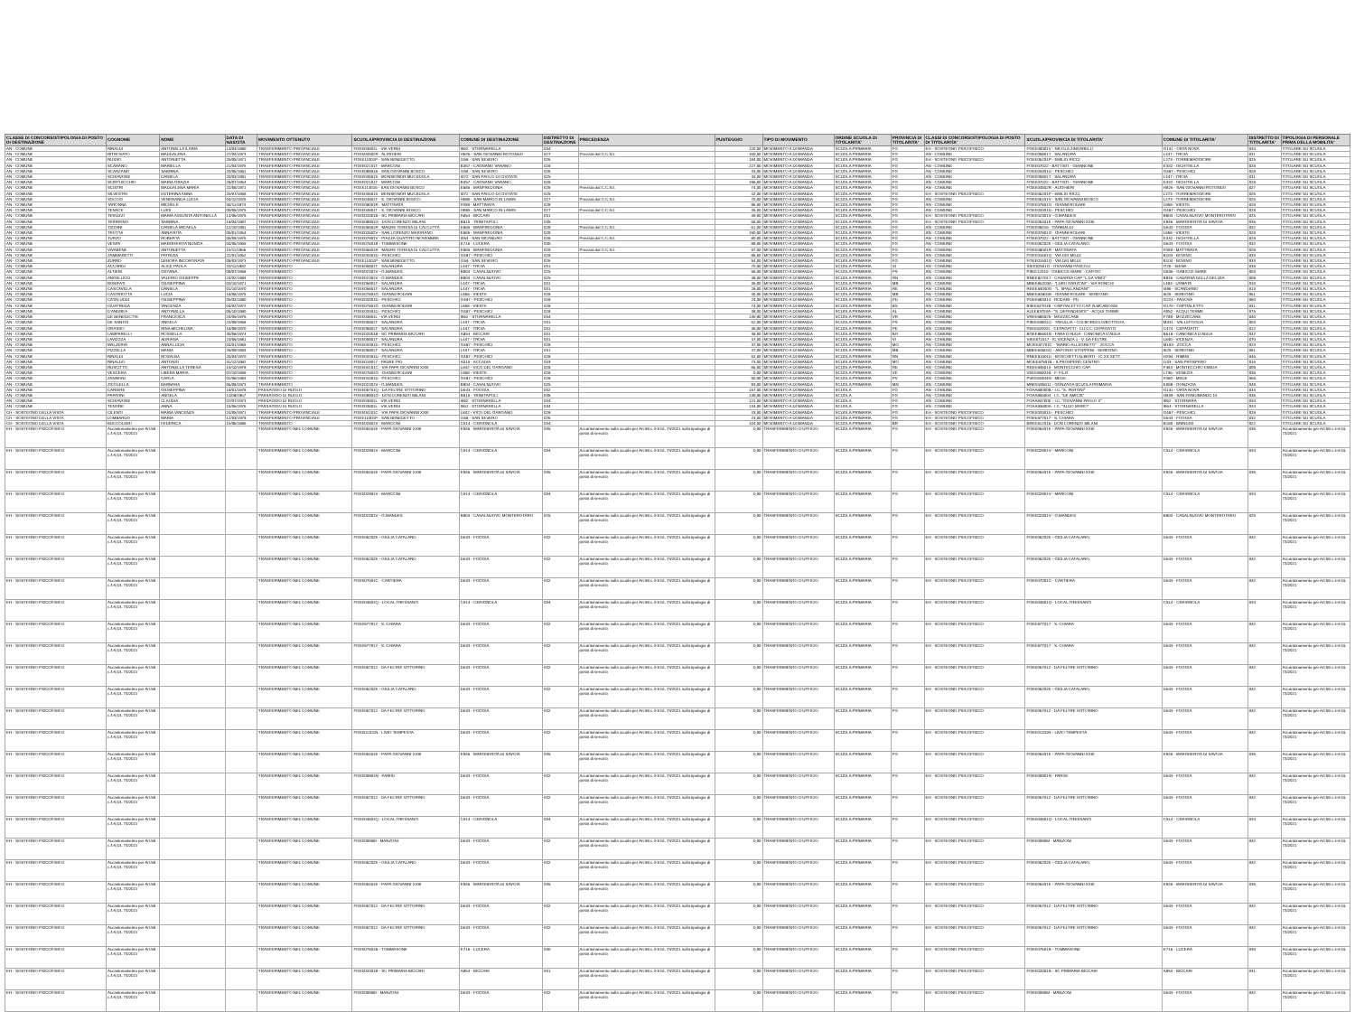| CLASSE DI CONCORSO/TIPOLOGIA DI POSTO DI DESTINAZIONE | COGNOME | NOME | DATA DI NASCITA | MOVIMENTO OTTENUTO | SCUOLA/PROVINCIA DI DESTINAZIONE | COMUNE DI DESTINAZIONE | DISTRETTO DI DESTINAZIONE | PRECEDENZA | PUNTEGGIO | TIPO DI MOVIMENTO | ORDINE SCUOLA DI TITOLARITA' | PROVINCIA DI TITOLARITA' | CLASSI DI CONCORSO/TIPOLOGIA DI POSTO DI TITOLARITA' | SCUOLA/PROVINCIA DI TITOLARITA' | COMUNE DI TITOLARITA' | DISTRETTO DI TITOLARITA' | TIPOLOGIA DI PERSONALE PRIMA DELLA MOBILITA' |
| --- | --- | --- | --- | --- | --- | --- | --- | --- | --- | --- | --- | --- | --- | --- | --- | --- | --- |
| AN - COMUNE | RINALDI | ANTONELLA ILARIA | 13/04/1980 | TRASFERIMENTO PROVINCIALE | FGEE03801L - VIA VERDI | I962 - STORNARELLA | 034 | | 120,00 | MOVIMENTO A DOMANDA | SCUOLA PRIMARIA | FG | EH - SOSTEGNO PSICOFISICO | FGEE00001V - NICOLA ZINGARELLI | G131 - ORTA NOVA | 034 | TITOLARE SU SCUOLA |
| AN - COMUNE | RITROVATO | MADDALENA | 27/04/1973 | TRASFERIMENTO PROVINCIALE | FGEE04502R - ALIGHIERI | H926 - SAN GIOVANNI ROTONDO | 027 | Prevista dal C.C.N.I. | 150,00 | MOVIMENTO A DOMANDA | SCUOLA PRIMARIA | FG | AN - COMUNE | FGEE05801T - SALANDRA | L447 - TROIA | 031 | TITOLARE SU SCUOLA |
| AN - COMUNE | RUSSO | ANTONIETTA | 25/05/1971 | TRASFERIMENTO PROVINCIALE | FGEE11001P - SAN BENEDETTO | I158 - SAN SEVERO | 026 | | 184,00 | MOVIMENTO A DOMANDA | SCUOLA PRIMARIA | FG | EH - SOSTEGNO PSICOFISICO | FGEE06201P - EMILIO RICCI | L273 - TORREMAGGIORE | 025 | TITOLARE SU SCUOLA |
| AN - COMUNE | SCARANO | MARIELLA | 21/04/1975 | TRASFERIMENTO PROVINCIALE | FGEE02101T - MARCONI | B357 - CAGNANO VARANO | 028 | | 227,00 | MOVIMENTO A DOMANDA | SCUOLA PRIMARIA | FG | AN - COMUNE | FGEE07022 - BATTISTI - GIANNONE | E332 - ISCHITELLA | 028 | TITOLARE SU SCUOLA |
| AN - COMUNE | SCARZANO | SABRINA | 20/06/1981 | TRASFERIMENTO PROVINCIALE | FGEE099018 - SAN GIOVANNI BOSCO | I158 - SAN SEVERO | 026 | | 43,00 | MOVIMENTO A DOMANDA | SCUOLA PRIMARIA | FG | AN - COMUNE | FGEE03301D - PESCHICI | G487 - PESCHICI | 028 | TITOLARE SU SCUOLA |
| AN - COMUNE | SCHIAVONE | DANIELA | 20/03/1981 | TRASFERIMENTO PROVINCIALE | FGEE035015 - MONSIGNOR MUCEDOLA | I072 - SAN PAOLO DI CIVITATE | 025 | | 44,00 | MOVIMENTO A DOMANDA | SCUOLA PRIMARIA | FG | AN - COMUNE | FGEE05801T - SALANDRA | L447 - TROIA | 031 | TITOLARE SU SCUOLA |
| AN - COMUNE | SCIRTUICCHIO | MARIA GRAZIA | 28/07/1964 | TRASFERIMENTO PROVINCIALE | FGEE02101T - MARCONI | B357 - CAGNANO VARANO | 028 | | 196,00 | MOVIMENTO A DOMANDA | SCUOLA PRIMARIA | FG | AN - COMUNE | FGEE07022 - BATTISTI - GIANNONE | E332 - ISCHITELLA | 028 | TITOLARE SU SCUOLA |
| AN - COMUNE | SCISTRI | MADDALENA MARIA | 22/08/1971 | TRASFERIMENTO PROVINCIALE | FGEE113016 - SAN GIOVANNI BOSCO | E885 - MANFREDONIA | 029 | Prevista dal C.C.N.I. | 74,00 | MOVIMENTO A DOMANDA | SCUOLA PRIMARIA | FG | AN - COMUNE | FGEE04502R - ALIGHIERI | H926 - SAN GIOVANNI ROTONDO | 027 | TITOLARE SU SCUOLA |
| AN - COMUNE | SILVESTRI | ESTERINA ANNA | 25/07/1969 | TRASFERIMENTO PROVINCIALE | FGEE035015 - MONSIGNOR MUCEDOLA | I072 - SAN PAOLO DI CIVITATE | 025 | | 42,00 | MOVIMENTO A DOMANDA | SCUOLA PRIMARIA | FG | EH - SOSTEGNO PSICOFISICO | FGEE06201P - EMILIO RICCI | L273 - TORREMAGGIORE | 025 | TITOLARE SU SCUOLA |
| AN - COMUNE | SOCCIO | VENERANDA LUCIA | 04/12/1976 | TRASFERIMENTO PROVINCIALE | FGEE04801T - S. GIOVANNI BOSCO | H985 - SAN MARCO IN LAMIS | 027 | Prevista dal C.C.N.I. | 70,00 | MOVIMENTO A DOMANDA | SCUOLA PRIMARIA | FG | AN - COMUNE | FGEE06101V - SAN GIOVANNI BOSCO | L273 - TORREMAGGIORE | 025 | TITOLARE SU SCUOLA |
| AN - COMUNE | TARONNA | MICHELE | 30/11/1974 | TRASFERIMENTO PROVINCIALE | FGEE08001R - MATTINATA | F059 - MATTINATA | 029 | | 96,00 | MOVIMENTO A DOMANDA | SCUOLA PRIMARIA | FG | AN - COMUNE | FGEE07801G - GIANNI RODARI | L858 - VIESTE | 028 | TITOLARE SU SCUOLA |
| AN - COMUNE | TENACE | LUIGI | 09/05/1975 | TRASFERIMENTO PROVINCIALE | FGEE04801T - S. GIOVANNI BOSCO | H985 - SAN MARCO IN LAMIS | 027 | Prevista dal C.C.N.I. | 45,00 | MOVIMENTO A DOMANDA | SCUOLA PRIMARIA | FG | AN - COMUNE | FGEE03301D - PESCHICI | G487 - PESCHICI | 028 | TITOLARE SU SCUOLA |
| AN - COMUNE | TERLIZZI | MARIA ASSUNTA ANTONELLA | 14/06/1975 | TRASFERIMENTO PROVINCIALE | FGEE02001B - SC PRIMARIA BICCARI | A854 - BICCARI | 031 | | 39,00 | MOVIMENTO A DOMANDA | SCUOLA PRIMARIA | FG | EH - SOSTEGNO PSICOFISICO | FGEE02301V - G.MANDES | B904 - CASALNUOVO MONTEROTARO | 025 | TITOLARE SU SCUOLA |
| AN - COMUNE | TERRIGNO | SABRINA | 18/04/1987 | TRASFERIMENTO PROVINCIALE | FGEE09901G - DON LORENZO MILANI | B915 - TRINITAPOLI | 035 | | 68,00 | MOVIMENTO A DOMANDA | SCUOLA PRIMARIA | FG | EH - SOSTEGNO PSICOFISICO | FGEE05401E - PAPA GIOVANNI XXIII | E946 - MARGHERITA DI SAVOIA | 035 | TITOLARE SU SCUOLA |
| AN - COMUNE | TIZZANI | DANIELA MICAELA | 12/10/1981 | TRASFERIMENTO PROVINCIALE | FGEE06601R - MADRE TERESA DI CALCUTTA | E885 - MANFREDONIA | 029 | Prevista dal C.C.N.I. | 61,00 | MOVIMENTO A DOMANDA | SCUOLA PRIMARIA | FG | AN - COMUNE | FGEE06016 - GARIBALDI | D643 - FOGGIA | 032 | TITOLARE SU SCUOLA |
| AN - COMUNE | TROTTA | ANNA RITA | 05/01/1964 | TRASFERIMENTO PROVINCIALE | FGEE02602V - SAN LORENZO MAIORANO | E885 - MANFREDONIA | 029 | | 150,00 | MOVIMENTO A DOMANDA | SCUOLA PRIMARIA | FG | AN - COMUNE | FGEE07801G - GIANNI RODARI | L858 - VIESTE | 028 | TITOLARE SU SCUOLA |
| AN - COMUNE | TURZO | ROBERTA | 05/05/1976 | TRASFERIMENTO PROVINCIALE | FGEE07901V - PIAZZA QUATTRO NOVEMBRE | I054 - SAN NICANDRO | 028 | Prevista dal C.C.N.I. | 80,00 | MOVIMENTO A DOMANDA | SCUOLA PRIMARIA | FG | AN - COMUNE | FGEE07022 - BATTISTI - GIANNONE | E332 - ISCHITELLA | 028 | TITOLARE SU SCUOLA |
| AN - COMUNE | VESPA | MARGHERITA NUNZIA | 04/06/1965 | TRASFERIMENTO PROVINCIALE | FGEE07601B - TOMMASONE | E716 - LUCERA | 030 | | 89,00 | MOVIMENTO A DOMANDA | SCUOLA PRIMARIA | FG | AN - COMUNE | FGEE06202E - GIULIA CATALANO | D643 - FOGGIA | 032 | TITOLARE SU SCUOLA |
| AN - COMUNE | VIVABENE | ANTONIETTA | 15/11/1966 | TRASFERIMENTO PROVINCIALE | FGEE06601R - MADRE TERESA DI CALCUTTA | E885 - MANFREDONIA | 029 | Prevista dal C.C.N.I. | 97,00 | MOVIMENTO A DOMANDA | SCUOLA PRIMARIA | FG | AN - COMUNE | FGEE08001R - MATTINATA | F059 - MATTINATA | 029 | TITOLARE SU SCUOLA |
| AN - COMUNE | ZAMMARETTI | PATRIZIA | 22/01/1962 | TRASFERIMENTO PROVINCIALE | FGEE03301D - PESCHICI | G487 - PESCHICI | 028 | | 96,00 | MOVIMENTO A DOMANDA | SCUOLA PRIMARIA | FG | AN - COMUNE | FGEE01601Q - VIA DEI MILLE | B104 - BOVINO | 033 | TITOLARE SU SCUOLA |
| AN - COMUNE | ZURRO | DEBORA INCORONATA | 09/03/1973 | TRASFERIMENTO PROVINCIALE | FGEE11001P - SAN BENEDETTO | I158 - SAN SEVERO | 026 | | 54,00 | MOVIMENTO A DOMANDA | SCUOLA PRIMARIA | FG | AN - COMUNE | FGEE01601Q - VIA DEI MILLE | B104 - BOVINO | 033 | TITOLARE SU SCUOLA |
| AN - COMUNE | ACCARDI | ALICE PAOLA | 20/11/1982 | TRASFERIMENTO | FGEE05801T - SALANDRA | L447 - TROIA | 031 | | 70,00 | MOVIMENTO A DOMANDA | SCUOLA PRIMARIA | SI | AN - COMUNE | SIEE82501G - GIOVANNI PASCOLI | I726 - SIENA | 038 | TITOLARE SU SCUOLA |
| AN - COMUNE | ALTIERI | GIOVINA | 09/07/1968 | TRASFERIMENTO | FGEE02301V - G.MANDES | B904 - CASALNUOVO | 025 | | 58,00 | MOVIMENTO A DOMANDA | SCUOLA PRIMARIA | PS | AN - COMUNE | PSEE12010 - GABICCE MARE - CAP.GO | D836 - GABICCE MARE | 003 | TITOLARE SU SCUOLA |
| AN - COMUNE | ANGELUCCI | VALERIO GIUSEPPE | 24/02/1984 | TRASFERIMENTO | FGEE02301V - G.MANDES | B904 - CASALNUOVO | 025 | | 48,00 | MOVIMENTO A DOMANDA | SCUOLA PRIMARIA | RN | AN - COMUNE | RNEE827017 - CASARSA CAP "L.DA VINCI" | B946 - CASARSA DELLA DELIZIA | 008 | TITOLARE SU SCUOLA |
| AN - COMUNE | BONIFATI | GIUSEPPINA | 03/10/1971 | TRASFERIMENTO | FGEE05801T - SALANDRA | L447 - TROIA | 031 | | 36,00 | MOVIMENTO A DOMANDA | SCUOLA PRIMARIA | MB | AN - COMUNE | MBEE86203A - "LUIGI GARZONI" - VIA RONCHI | L483 - USMATE | 010 | TITOLARE SU SCUOLA |
| AN - COMUNE | CASCAVILLA | DANIELA | 01/10/1970 | TRASFERIMENTO | FGEE05801T - SALANDRA | L447 - TROIA | 031 | | 28,00 | MOVIMENTO A DOMANDA | SCUOLA PRIMARIA | RE | AN - COMUNE | REEE84040G - "L. SPALLANZANI" | I496 - SCANDIANO | 013 | TITOLARE SU SCUOLA |
| AN - COMUNE | CASTRIOTTA | LUCIA | 18/08/1975 | TRASFERIMENTO | FGEE07801G - GIANNI RODARI | L858 - VIESTE | 028 | | 30,00 | MOVIMENTO A DOMANDA | SCUOLA PRIMARIA | MB | AN - COMUNE | MBEE84801B - GIANNI RODARI - SEREGNO | I625 - SEREGNO | 061 | TITOLARE SU SCUOLA |
| AN - COMUNE | CATALUDDI | GIUSEPPINA | 05/03/1980 | TRASFERIMENTO | FGEE03301D - PESCHICI | G487 - PESCHICI | 028 | | 24,00 | MOVIMENTO A DOMANDA | SCUOLA PRIMARIA | PD | AN - COMUNE | PDEE883014 - RODARI - PD | G224 - PADOVA | 060 | TITOLARE SU SCUOLA |
| AN - COMUNE | CIUFFREDA | VINCENZA | 04/02/1972 | TRASFERIMENTO | FGEE07801G - GIANNI RODARI | L858 - VIESTE | 028 | | 74,00 | MOVIMENTO A DOMANDA | SCUOLA PRIMARIA | BS | AN - COMUNE | BSEE82701B - OSPITALETTO CAP. N.MCANOSSI | G170 - OSPITALETTO | 041 | TITOLARE SU SCUOLA |
| AN - COMUNE | D'ANDREA | ANTONELLA | 06/10/1980 | TRASFERIMENTO | FGEE03301D - PESCHICI | G487 - PESCHICI | 028 | | 38,00 | MOVIMENTO A DOMANDA | SCUOLA PRIMARIA | AL | AN - COMUNE | ALEE83704A - "S. DEFENDENTE" - ACQUI TERME | A052 - ACQUI TERME | 075 | TITOLARE SU SCUOLA |
| AN - COMUNE | DE BENEDICTIS | FRANCESCA | 24/05/1975 | TRASFERIMENTO | FGEE03801L - VIA VERDI | I962 - STORNARELLA | 034 | | 130,90 | MOVIMENTO A DOMANDA | SCUOLA PRIMARIA | VR | AN - COMUNE | VREE885025 - MOZZECANE | F789 - MOZZECANE | 040 | TITOLARE SU SCUOLA |
| AN - COMUNE | DE SANTIS | ANGELA | 23/09/1968 | TRASFERIMENTO | FGEE05801T - SALANDRA | L447 - TROIA | 031 | | 62,00 | MOVIMENTO A DOMANDA | SCUOLA PRIMARIA | PS | AN - COMUNE | PSEE83901Q - TAVULLIA - COLBORDOLO/BOTTEGA | M331 - VALLEFOGLIA | 003 | TITOLARE SU SCUOLA |
| AN - COMUNE | GRASSO | RINA MICHELINA | 18/09/1970 | TRASFERIMENTO | FGEE05801T - SALANDRA | L447 - TROIA | 031 | | 36,00 | MOVIMENTO A DOMANDA | SCUOLA PRIMARIA | PE | AN - COMUNE | PEEE82002L - CEPAGATTI - CU.CC. CEPAGATTI | C474 - CEPAGATTI | 012 | TITOLARE SU SCUOLA |
| AN - COMUNE | LAMPARELLI | ROSSELLA | 30/08/1974 | TRASFERIMENTO | FGEE02001B - SC PRIMARIA BICCARI | A854 - BICCARI | 031 | | 38,00 | MOVIMENTO A DOMANDA | SCUOLA PRIMARIA | BG | AN - COMUNE | BGEE86601B - FARA D'ADDA - CANONICA D'ADDA | B618 - CANONICA D'ADDA | 032 | TITOLARE SU SCUOLA |
| AN - COMUNE | LAVIZZZA | ADRIANA | 23/06/1981 | TRASFERIMENTO | FGEE05801T - SALANDRA | L447 - TROIA | 031 | | 47,00 | MOVIMENTO A DOMANDA | SCUOLA PRIMARIA | VI | AN - COMUNE | VIEE871017 - IC VICENZA 1 - V. DA FELTRE | L840 - VICENZA | 070 | TITOLARE SU SCUOLA |
| AN - COMUNE | MALZERIA | ANNA LUCIA | 04/01/1965 | TRASFERIMENTO | FGEE03301D - PESCHICI | G487 - PESCHICI | 028 | | 37,00 | MOVIMENTO A DOMANDA | SCUOLA PRIMARIA | MO | AN - COMUNE | MOEE87701C - "MARIO ALLEGRETTI" - ZOCCA | M183 - ZOCCA | 023 | TITOLARE SU SCUOLA |
| AN - COMUNE | PIZZELLA | MARIA | 28/09/1983 | TRASFERIMENTO | FGEE05801T - SALANDRA | L447 - TROIA | 031 | | 47,00 | MOVIMENTO A DOMANDA | SCUOLA PRIMARIA | MB | AN - COMUNE | MBEE84601Q - ANTONIO STOPPANI - SEREGNO | I625 - SEREGNO | 061 | TITOLARE SU SCUOLA |
| AN - COMUNE | RINALDI | ROSALBA | 20/04/1970 | TRASFERIMENTO | FGEE03301D - PESCHICI | G487 - PESCHICI | 028 | | 52,00 | MOVIMENTO A DOMANDA | SCUOLA PRIMARIA | RN | AN - COMUNE | RNEE81601D - BOSCHETTI ALBERTI - IC XX SETT. | H294 - RIMINI | 046 | TITOLARE SU SCUOLA |
| AN - COMUNE | RINALDO | ANTONIO | 31/12/1982 | TRASFERIMENTO | FGEE019017 - PADRE PIO | A015 - ACCADIA | 033 | | 73,00 | MOVIMENTO A DOMANDA | SCUOLA PRIMARIA | MO | AN - COMUNE | MOEE87501B - S.PROSPERO CENTRO | I133 - SAN PROSPERO | 016 | TITOLARE SU SCUOLA |
| AN - COMUNE | RUSCITTO | ANTONELLA TERESA | 15/10/1978 | TRASFERIMENTO | FGEE04101C - VIA PAPA GIOVANNI XXIII | L842 - VICO DEL GARGANO | 028 | | 66,00 | MOVIMENTO A DOMANDA | SCUOLA PRIMARIA | RE | AN - COMUNE | REEE835013 - MONTECCHIO CAP. | F463 - MONTECCHIO EMILIA | 009 | TITOLARE SU SCUOLA |
| AN - COMUNE | VESCERA | LIBERA MARIA | 07/10/1969 | TRASFERIMENTO | FGEE07801G - GIANNI RODARI | L858 - VIESTE | 028 | | 0,00 | MOVIMENTO A DOMANDA | SCUOLA PRIMARIA | VE | AN - COMUNE | VEEE85001B - F. FILZI | L736 - VENEZIA | 038 | TITOLARE SU SCUOLA |
| AN - COMUNE | ZANNONI | CARLA | 02/08/1983 | TRASFERIMENTO | FGEE03301D - PESCHICI | G487 - PESCHICI | 028 | | 50,00 | MOVIMENTO A DOMANDA | SCUOLA PRIMARIA | PV | AN - COMUNE | PVEE83404N - MEDE | F080 - MEDE | 068 | TITOLARE SU SCUOLA |
| AN - COMUNE | ZICOLELLA | BARBARA | 06/08/1973 | TRASFERIMENTO | FGEE02301V - G.MANDES | B904 - CASALNUOVO | 025 | | 93,00 | MOVIMENTO A DOMANDA | SCUOLA PRIMARIA | MN | AN - COMUNE | MNEE835011 - GONZAGA SCUOLA PRIMARIA | E089 - GONZAGA | 049 | TITOLARE SU SCUOLA |
| AN - COMUNE | CARIERE | GIUSEPPINA | 18/01/1978 | PASSAGGIO DI RUOLO | FGEE05701Q - DA FELTRE VITTORINO | D643 - FOGGIA | 032 | | 157,00 | MOVIMENTO A DOMANDA | SCUOLA | FG | AN - COMUNE | FGAA80000B - I.C. "S. PERTINI" | G131 - ORTA NOVA | 034 | TITOLARE SU SCUOLA |
| AN - COMUNE | PAPAGNI | ANGELA | 11/08/1967 | PASSAGGIO DI RUOLO | FGEE09901G - DON LORENZO MILANI | B915 - TRINITAPOLI | 035 | | 139,00 | MOVIMENTO A DOMANDA | SCUOLA | FG | AN - COMUNE | FGAA855004 - I.C. "DE AMICIS" | H839 - SAN FERDINANDO DI | 035 | TITOLARE SU SCUOLA |
| AN - COMUNE | SCHIAVONE | CLAUDIA | 07/07/1973 | PASSAGGIO DI RUOLO | FGEE03801L - VIA VERDI | I962 - STORNARELLA | 034 | | 121,00 | MOVIMENTO A DOMANDA | SCUOLA | FG | AN - COMUNE | FGAA83700E - I.C. "GIOVANNI PAOLO II" | I962 - STORNARA | 034 | TITOLARE SU SCUOLA |
| AN - COMUNE | TENORE | ANNA | 15/06/1976 | PASSAGGIO DI RUOLO | FGEE03801L - VIA VERDI | I962 - STORNARELLA | 034 | | 134,00 | MOVIMENTO A DOMANDA | SCUOLA | FG | AN - COMUNE | FGAA83800A - I.C. "ALDO MORO" | I963 - STORNARELLA | 034 | TITOLARE SU SCUOLA |
| CH - SOSTEGNO DELLA VISTA | CILENTI | MARIA VINCENZA | 24/05/1971 | TRASFERIMENTO PROVINCIALE | FGEE04101C - VIA PAPA GIOVANNI XXIII | L842 - VICO DEL GARGANO | 028 | | 43,00 | MOVIMENTO A DOMANDA | SCUOLA PRIMARIA | FG | EH - SOSTEGNO PSICOFISICO | FGEE03301D - PESCHICI | G487 - PESCHICI | 028 | TITOLARE SU SCUOLA |
| CH - SOSTEGNO DELLA VISTA | LOMBARDO | MARIA | 12/03/1978 | TRASFERIMENTO PROVINCIALE | FGEE11001P - SAN BENEDETTO | I158 - SAN SEVERO | 026 | | 24,00 | MOVIMENTO A DOMANDA | SCUOLA PRIMARIA | FG | EH - SOSTEGNO PSICOFISICO | FGEE877017 - S. CHIARA | D643 - FOGGIA | 032 | TITOLARE SU SCUOLA |
| CH - SOSTEGNO DELLA VISTA | BUCCOLIERI | FEDERICA | 15/06/1986 | TRASFERIMENTO | FGEE02901V - MARCONI | C514 - CERIGNOLA | 034 | | 104,00 | MOVIMENTO A DOMANDA | SCUOLA PRIMARIA | BR | EH - SOSTEGNO PSICOFISICO | BREE812016 - DON LORENZO MILANI | B180 - BRINDISI | 022 | TITOLARE SU SCUOLA |
| EH - SOSTEGNO PSICOFISICO | Accantonamento per Art.59 c.4-8 DL 73/2021 | | | TRASFERIMENTO NEL COMUNE | FGEE05401E - PAPA GIOVANNI XXIII | E946 - MARGHERITA DI SAVOIA | 035 | Accantonamento sulla scuola per Art.59 c.4-8 DL 73/2021 sulla tipologia di posto di servizio | 0,00 | TRASFERIMENTO D'UFFICIO | SCUOLA PRIMARIA | FG | EH - SOSTEGNO PSICOFISICO | FGEE05401E - PAPA GIOVANNI XXIII | E946 - MARGHERITA DI SAVOIA | 035 | Accantonamento per Art.59 c.4-8 DL 73/2021 |
| EH - SOSTEGNO PSICOFISICO | Accantonamento per Art.59 c.4-8 DL 73/2021 | | | TRASFERIMENTO NEL COMUNE | FGEE02901V - MARCONI | C514 - CERIGNOLA | 034 | Accantonamento sulla scuola per Art.59 c.4-8 DL 73/2021 sulla tipologia di posto di servizio | 0,00 | TRASFERIMENTO D'UFFICIO | SCUOLA PRIMARIA | FG | EH - SOSTEGNO PSICOFISICO | FGEE02901V - MARCONI | C514 - CERIGNOLA | 034 | Accantonamento per Art.59 c.4-8 DL 73/2021 |
| EH - SOSTEGNO PSICOFISICO | Accantonamento per Art.59 c.4-8 DL 73/2021 | | | TRASFERIMENTO NEL COMUNE | FGEE05401E - PAPA GIOVANNI XXIII | E946 - MARGHERITA DI SAVOIA | 035 | Accantonamento sulla scuola per Art.59 c.4-8 DL 73/2021 sulla tipologia di posto di servizio | 0,00 | TRASFERIMENTO D'UFFICIO | SCUOLA PRIMARIA | FG | EH - SOSTEGNO PSICOFISICO | FGEE05401E - PAPA GIOVANNI XXIII | E946 - MARGHERITA DI SAVOIA | 035 | Accantonamento per Art.59 c.4-8 DL 73/2021 |
| EH - SOSTEGNO PSICOFISICO | Accantonamento per Art.59 c.4-8 DL 73/2021 | | | TRASFERIMENTO NEL COMUNE | FGEE02901V - MARCONI | C514 - CERIGNOLA | 034 | Accantonamento sulla scuola per Art.59 c.4-8 DL 73/2021 sulla tipologia di posto di servizio | 0,00 | TRASFERIMENTO D'UFFICIO | SCUOLA PRIMARIA | FG | EH - SOSTEGNO PSICOFISICO | FGEE02901V - MARCONI | C514 - CERIGNOLA | 034 | Accantonamento per Art.59 c.4-8 DL 73/2021 |
| EH - SOSTEGNO PSICOFISICO | Accantonamento per Art.59 c.4-8 DL 73/2021 | | | TRASFERIMENTO NEL COMUNE | FGEE02301V - G.MANDES | B904 - CASALNUOVO MONTEROTARO | 025 | Accantonamento sulla scuola per Art.59 c.4-8 DL 73/2021 sulla tipologia di posto di servizio | 0,00 | TRASFERIMENTO D'UFFICIO | SCUOLA PRIMARIA | FG | EH - SOSTEGNO PSICOFISICO | FGEE02301V - G.MANDES | B904 - CASALNUOVO MONTEROTARO | 025 | Accantonamento per Art.59 c.4-8 DL 73/2021 |
| EH - SOSTEGNO PSICOFISICO | Accantonamento per Art.59 c.4-8 DL 73/2021 | | | TRASFERIMENTO NEL COMUNE | FGEE06202E - GIULIA CATALANO | D643 - FOGGIA | 032 | Accantonamento sulla scuola per Art.59 c.4-8 DL 73/2021 sulla tipologia di posto di servizio | 0,00 | TRASFERIMENTO D'UFFICIO | SCUOLA PRIMARIA | FG | EH - SOSTEGNO PSICOFISICO | FGEE06202E - GIULIA CATALANO | D643 - FOGGIA | 032 | Accantonamento per Art.59 c.4-8 DL 73/2021 |
| EH - SOSTEGNO PSICOFISICO | Accantonamento per Art.59 c.4-8 DL 73/2021 | | | TRASFERIMENTO NEL COMUNE | FGEE06202E - GIULIA CATALANO | D643 - FOGGIA | 032 | Accantonamento sulla scuola per Art.59 c.4-8 DL 73/2021 sulla tipologia di posto di servizio | 0,00 | TRASFERIMENTO D'UFFICIO | SCUOLA PRIMARIA | FG | EH - SOSTEGNO PSICOFISICO | FGEE06202E - GIULIA CATALANO | D643 - FOGGIA | 032 | Accantonamento per Art.59 c.4-8 DL 73/2021 |
| EH - SOSTEGNO PSICOFISICO | Accantonamento per Art.59 c.4-8 DL 73/2021 | | | TRASFERIMENTO NEL COMUNE | FGEE07001C - CARTIERA | D643 - FOGGIA | 032 | Accantonamento sulla scuola per Art.59 c.4-8 DL 73/2021 sulla tipologia di posto di servizio | 0,00 | TRASFERIMENTO D'UFFICIO | SCUOLA PRIMARIA | FG | EH - SOSTEGNO PSICOFISICO | FGEE07001C - CARTIERA | D643 - FOGGIA | 032 | Accantonamento per Art.59 c.4-8 DL 73/2021 |
| EH - SOSTEGNO PSICOFISICO | Accantonamento per Art.59 c.4-8 DL 73/2021 | | | TRASFERIMENTO NEL COMUNE | FGEE04601Q - LOCAL.TRESSANTI | C514 - CERIGNOLA | 034 | Accantonamento sulla scuola per Art.59 c.4-8 DL 73/2021 sulla tipologia di posto di servizio | 0,00 | TRASFERIMENTO D'UFFICIO | SCUOLA PRIMARIA | FG | EH - SOSTEGNO PSICOFISICO | FGEE04601Q - LOCAL.TRESSANTI | C514 - CERIGNOLA | 034 | Accantonamento per Art.59 c.4-8 DL 73/2021 |
| EH - SOSTEGNO PSICOFISICO | Accantonamento per Art.59 c.4-8 DL 73/2021 | | | TRASFERIMENTO NEL COMUNE | FGEE877017 - S. CHIARA | D643 - FOGGIA | 032 | Accantonamento sulla scuola per Art.59 c.4-8 DL 73/2021 sulla tipologia di posto di servizio | 0,00 | TRASFERIMENTO D'UFFICIO | SCUOLA PRIMARIA | FG | EH - SOSTEGNO PSICOFISICO | FGEE877017 - S. CHIARA | D643 - FOGGIA | 032 | Accantonamento per Art.59 c.4-8 DL 73/2021 |
| EH - SOSTEGNO PSICOFISICO | Accantonamento per Art.59 c.4-8 DL 73/2021 | | | TRASFERIMENTO NEL COMUNE | FGEE877017 - S. CHIARA | D643 - FOGGIA | 032 | Accantonamento sulla scuola per Art.59 c.4-8 DL 73/2021 sulla tipologia di posto di servizio | 0,00 | TRASFERIMENTO D'UFFICIO | SCUOLA PRIMARIA | FG | EH - SOSTEGNO PSICOFISICO | FGEE877017 - S. CHIARA | D643 - FOGGIA | 032 | Accantonamento per Art.59 c.4-8 DL 73/2021 |
| EH - SOSTEGNO PSICOFISICO | Accantonamento per Art.59 c.4-8 DL 73/2021 | | | TRASFERIMENTO NEL COMUNE | FGEE057012 - DA FELTRE VITTORINO | D643 - FOGGIA | 032 | Accantonamento sulla scuola per Art.59 c.4-8 DL 73/2021 sulla tipologia di posto di servizio | 0,00 | TRASFERIMENTO D'UFFICIO | SCUOLA PRIMARIA | FG | EH - SOSTEGNO PSICOFISICO | FGEE057012 - DA FELTRE VITTORINO | D643 - FOGGIA | 032 | Accantonamento per Art.59 c.4-8 DL 73/2021 |
| EH - SOSTEGNO PSICOFISICO | Accantonamento per Art.59 c.4-8 DL 73/2021 | | | TRASFERIMENTO NEL COMUNE | FGEE06202E - GIULIA CATALANO | D643 - FOGGIA | 032 | Accantonamento sulla scuola per Art.59 c.4-8 DL 73/2021 sulla tipologia di posto di servizio | 0,00 | TRASFERIMENTO D'UFFICIO | SCUOLA PRIMARIA | FG | EH - SOSTEGNO PSICOFISICO | FGEE06202E - GIULIA CATALANO | D643 - FOGGIA | 032 | Accantonamento per Art.59 c.4-8 DL 73/2021 |
| EH - SOSTEGNO PSICOFISICO | Accantonamento per Art.59 c.4-8 DL 73/2021 | | | TRASFERIMENTO NEL COMUNE | FGEE057012 - DA FELTRE VITTORINO | D643 - FOGGIA | 032 | Accantonamento sulla scuola per Art.59 c.4-8 DL 73/2021 sulla tipologia di posto di servizio | 0,00 | TRASFERIMENTO D'UFFICIO | SCUOLA PRIMARIA | FG | EH - SOSTEGNO PSICOFISICO | FGEE057012 - DA FELTRE VITTORINO | D643 - FOGGIA | 032 | Accantonamento per Art.59 c.4-8 DL 73/2021 |
| EH - SOSTEGNO PSICOFISICO | Accantonamento per Art.59 c.4-8 DL 73/2021 | | | TRASFERIMENTO NEL COMUNE | FGEE01101N - LIVIO TEMPESTA | D643 - FOGGIA | 032 | Accantonamento sulla scuola per Art.59 c.4-8 DL 73/2021 sulla tipologia di posto di servizio | 0,00 | TRASFERIMENTO D'UFFICIO | SCUOLA PRIMARIA | FG | EH - SOSTEGNO PSICOFISICO | FGEE01101N - LIVIO TEMPESTA | D643 - FOGGIA | 032 | Accantonamento per Art.59 c.4-8 DL 73/2021 |
| EH - SOSTEGNO PSICOFISICO | Accantonamento per Art.59 c.4-8 DL 73/2021 | | | TRASFERIMENTO NEL COMUNE | FGEE05401E - PAPA GIOVANNI XXIII | E946 - MARGHERITA DI SAVOIA | 035 | Accantonamento sulla scuola per Art.59 c.4-8 DL 73/2021 sulla tipologia di posto di servizio | 0,00 | TRASFERIMENTO D'UFFICIO | SCUOLA PRIMARIA | FG | EH - SOSTEGNO PSICOFISICO | FGEE05401E - PAPA GIOVANNI XXIII | E946 - MARGHERITA DI SAVOIA | 035 | Accantonamento per Art.59 c.4-8 DL 73/2021 |
| EH - SOSTEGNO PSICOFISICO | Accantonamento per Art.59 c.4-8 DL 73/2021 | | | TRASFERIMENTO NEL COMUNE | FGEE00901N - PARISI | D643 - FOGGIA | 032 | Accantonamento sulla scuola per Art.59 c.4-8 DL 73/2021 sulla tipologia di posto di servizio | 0,00 | TRASFERIMENTO D'UFFICIO | SCUOLA PRIMARIA | FG | EH - SOSTEGNO PSICOFISICO | FGEE00901N - PARISI | D643 - FOGGIA | 032 | Accantonamento per Art.59 c.4-8 DL 73/2021 |
| EH - SOSTEGNO PSICOFISICO | Accantonamento per Art.59 c.4-8 DL 73/2021 | | | TRASFERIMENTO NEL COMUNE | FGEE057012 - DA FELTRE VITTORINO | D643 - FOGGIA | 032 | Accantonamento sulla scuola per Art.59 c.4-8 DL 73/2021 sulla tipologia di posto di servizio | 0,00 | TRASFERIMENTO D'UFFICIO | SCUOLA PRIMARIA | FG | EH - SOSTEGNO PSICOFISICO | FGEE057012 - DA FELTRE VITTORINO | D643 - FOGGIA | 032 | Accantonamento per Art.59 c.4-8 DL 73/2021 |
| EH - SOSTEGNO PSICOFISICO | Accantonamento per Art.59 c.4-8 DL 73/2021 | | | TRASFERIMENTO NEL COMUNE | FGEE04601Q - LOCAL.TRESSANTI | C514 - CERIGNOLA | 034 | Accantonamento sulla scuola per Art.59 c.4-8 DL 73/2021 sulla tipologia di posto di servizio | 0,00 | TRASFERIMENTO D'UFFICIO | SCUOLA PRIMARIA | FG | EH - SOSTEGNO PSICOFISICO | FGEE04601Q - LOCAL.TRESSANTI | C514 - CERIGNOLA | 034 | Accantonamento per Art.59 c.4-8 DL 73/2021 |
| EH - SOSTEGNO PSICOFISICO | Accantonamento per Art.59 c.4-8 DL 73/2021 | | | TRASFERIMENTO NEL COMUNE | FGEE00908I - MANZONI | D643 - FOGGIA | 032 | Accantonamento sulla scuola per Art.59 c.4-8 DL 73/2021 sulla tipologia di posto di servizio | 0,00 | TRASFERIMENTO D'UFFICIO | SCUOLA PRIMARIA | FG | EH - SOSTEGNO PSICOFISICO | FGEE00908I - MANZONI | D643 - FOGGIA | 032 | Accantonamento per Art.59 c.4-8 DL 73/2021 |
| EH - SOSTEGNO PSICOFISICO | Accantonamento per Art.59 c.4-8 DL 73/2021 | | | TRASFERIMENTO NEL COMUNE | FGEE06202E - GIULIA CATALANO | D643 - FOGGIA | 032 | Accantonamento sulla scuola per Art.59 c.4-8 DL 73/2021 sulla tipologia di posto di servizio | 0,00 | TRASFERIMENTO D'UFFICIO | SCUOLA PRIMARIA | FG | EH - SOSTEGNO PSICOFISICO | FGEE06202E - GIULIA CATALANO | D643 - FOGGIA | 032 | Accantonamento per Art.59 c.4-8 DL 73/2021 |
| EH - SOSTEGNO PSICOFISICO | Accantonamento per Art.59 c.4-8 DL 73/2021 | | | TRASFERIMENTO NEL COMUNE | FGEE05401E - PAPA GIOVANNI XXIII | E946 - MARGHERITA DI SAVOIA | 035 | Accantonamento sulla scuola per Art.59 c.4-8 DL 73/2021 sulla tipologia di posto di servizio | 0,00 | TRASFERIMENTO D'UFFICIO | SCUOLA PRIMARIA | FG | EH - SOSTEGNO PSICOFISICO | FGEE05401E - PAPA GIOVANNI XXIII | E946 - MARGHERITA DI SAVOIA | 035 | Accantonamento per Art.59 c.4-8 DL 73/2021 |
| EH - SOSTEGNO PSICOFISICO | Accantonamento per Art.59 c.4-8 DL 73/2021 | | | TRASFERIMENTO NEL COMUNE | FGEE057012 - DA FELTRE VITTORINO | D643 - FOGGIA | 032 | Accantonamento sulla scuola per Art.59 c.4-8 DL 73/2021 sulla tipologia di posto di servizio | 0,00 | TRASFERIMENTO D'UFFICIO | SCUOLA PRIMARIA | FG | EH - SOSTEGNO PSICOFISICO | FGEE057012 - DA FELTRE VITTORINO | D643 - FOGGIA | 032 | Accantonamento per Art.59 c.4-8 DL 73/2021 |
| EH - SOSTEGNO PSICOFISICO | Accantonamento per Art.59 c.4-8 DL 73/2021 | | | TRASFERIMENTO NEL COMUNE | FGEE057012 - DA FELTRE VITTORINO | D643 - FOGGIA | 032 | Accantonamento sulla scuola per Art.59 c.4-8 DL 73/2021 sulla tipologia di posto di servizio | 0,00 | TRASFERIMENTO D'UFFICIO | SCUOLA PRIMARIA | FG | EH - SOSTEGNO PSICOFISICO | FGEE057012 - DA FELTRE VITTORINO | D643 - FOGGIA | 032 | Accantonamento per Art.59 c.4-8 DL 73/2021 |
| EH - SOSTEGNO PSICOFISICO | Accantonamento per Art.59 c.4-8 DL 73/2021 | | | TRASFERIMENTO NEL COMUNE | FGEE07601B - TOMMASONE | E716 - LUCERA | 030 | Accantonamento sulla scuola per Art.59 c.4-8 DL 73/2021 sulla tipologia di posto di servizio | 0,00 | TRASFERIMENTO D'UFFICIO | SCUOLA PRIMARIA | FG | EH - SOSTEGNO PSICOFISICO | FGEE07601B - TOMMASONE | E716 - LUCERA | 030 | Accantonamento per Art.59 c.4-8 DL 73/2021 |
| EH - SOSTEGNO PSICOFISICO | Accantonamento per Art.59 c.4-8 DL 73/2021 | | | TRASFERIMENTO NEL COMUNE | FGEE02001B - SC PRIMARIA BICCARI | A854 - BICCARI | 031 | Accantonamento sulla scuola per Art.59 c.4-8 DL 73/2021 sulla tipologia di posto di servizio | 0,00 | TRASFERIMENTO D'UFFICIO | SCUOLA PRIMARIA | FG | EH - SOSTEGNO PSICOFISICO | FGEE02001B - SC PRIMARIA BICCARI | A854 - BICCARI | 031 | Accantonamento per Art.59 c.4-8 DL 73/2021 |
| EH - SOSTEGNO PSICOFISICO | Accantonamento per Art.59 c.4-8 DL 73/2021 | | | TRASFERIMENTO NEL COMUNE | FGEE00908I - MANZONI | D643 - FOGGIA | 032 | Accantonamento sulla scuola per Art.59 c.4-8 DL 73/2021 sulla tipologia di posto di servizio | 0,00 | TRASFERIMENTO D'UFFICIO | SCUOLA PRIMARIA | FG | EH - SOSTEGNO PSICOFISICO | FGEE00908I - MANZONI | D643 - FOGGIA | 032 | Accantonamento per Art.59 c.4-8 DL 73/2021 |